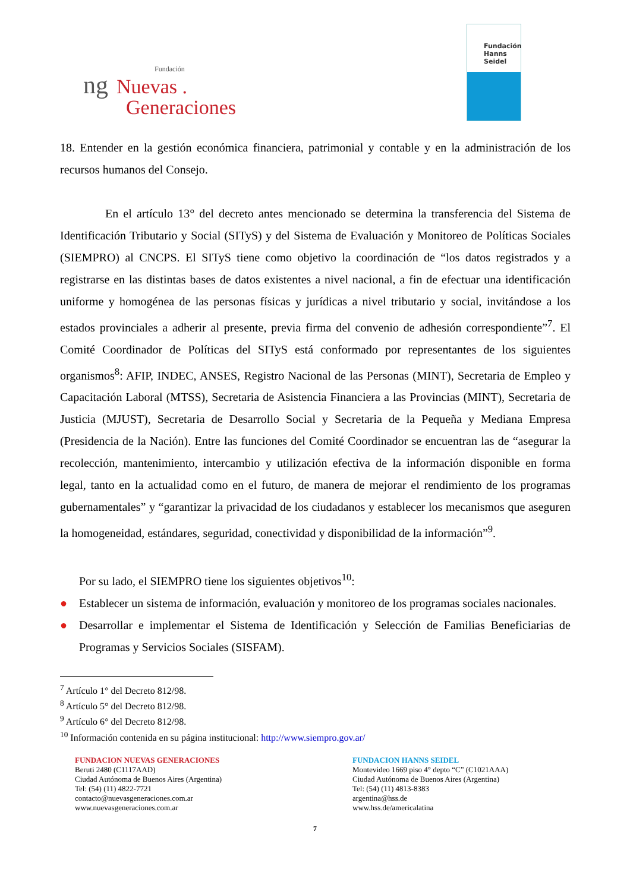Fundación
ng Nuevas .
Generaciones
Fundación
Hanns
Seidel
18. Entender en la gestión económica financiera, patrimonial y contable y en la administración de los recursos humanos del Consejo.
En el artículo 13° del decreto antes mencionado se determina la transferencia del Sistema de Identificación Tributario y Social (SITyS) y del Sistema de Evaluación y Monitoreo de Políticas Sociales (SIEMPRO) al CNCPS. El SITyS tiene como objetivo la coordinación de “los datos registrados y a registrarse en las distintas bases de datos existentes a nivel nacional, a fin de efectuar una identificación uniforme y homogénea de las personas físicas y jurídicas a nivel tributario y social, invitándose a los estados provinciales a adherir al presente, previa firma del convenio de adhesión correspondiente”<sup>7</sup>. El Comité Coordinador de Políticas del SITyS está conformado por representantes de los siguientes organismos<sup>8</sup>: AFIP, INDEC, ANSES, Registro Nacional de las Personas (MINT), Secretaria de Empleo y Capacitación Laboral (MTSS), Secretaria de Asistencia Financiera a las Provincias (MINT), Secretaria de Justicia (MJUST), Secretaria de Desarrollo Social y Secretaria de la Pequeña y Mediana Empresa (Presidencia de la Nación). Entre las funciones del Comité Coordinador se encuentran las de “asegurar la recolección, mantenimiento, intercambio y utilización efectiva de la información disponible en forma legal, tanto en la actualidad como en el futuro, de manera de mejorar el rendimiento de los programas gubernamentales” y “garantizar la privacidad de los ciudadanos y establecer los mecanismos que aseguren la homogeneidad, estándares, seguridad, conectividad y disponibilidad de la información”<sup>9</sup>.
Por su lado, el SIEMPRO tiene los siguientes objetivos<sup>10</sup>:
● Establecer un sistema de información, evaluación y monitoreo de los programas sociales nacionales.
● Desarrollar e implementar el Sistema de Identificación y Selección de Familias Beneficiarias de Programas y Servicios Sociales (SISFAM).
<sup>7</sup> Artículo 1° del Decreto 812/98.
<sup>8</sup> Artículo 5° del Decreto 812/98.
<sup>9</sup> Artículo 6° del Decreto 812/98.
<sup>10</sup> Información contenida en su página institucional: http://www.siempro.gov.ar/
FUNDACION NUEVAS GENERACIONES
Beruti 2480 (C1117AAD)
Ciudad Autónoma de Buenos Aires (Argentina)
Tel: (54) (11) 4822-7721
contacto@nuevasgeneraciones.com.ar
www.nuevasgeneraciones.com.ar
FUNDACION HANNS SEIDEL
Montevideo 1669 piso 4° depto “C” (C1021AAA)
Ciudad Autónoma de Buenos Aires (Argentina)
Tel: (54) (11) 4813-8383
argentina@hss.de
www.hss.de/americalatina
7